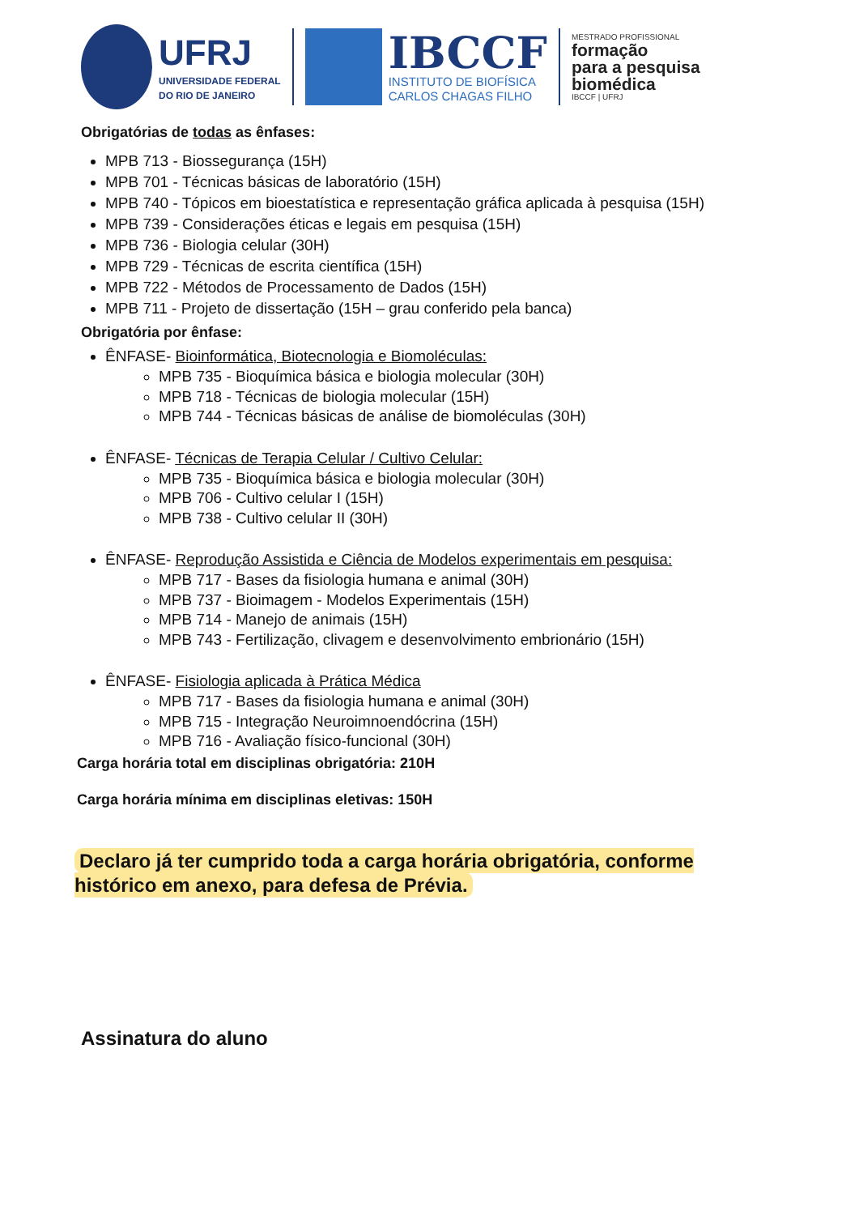UFRJ
UNIVERSIDADE FEDERAL
DO RIO DE JANEIRO
IBCCF
INSTITUTO DE BIOFÍSICA
CARLOS CHAGAS FILHO
MESTRADO PROFISSIONAL
formação
para a pesquisa
biomédica
IBCCF | UFRJ
Obrigatórias de todas as ênfases:
MPB 713 - Biossegurança (15H)
MPB 701 - Técnicas básicas de laboratório (15H)
MPB 740 - Tópicos em bioestatística e representação gráfica aplicada à pesquisa (15H)
MPB 739 - Considerações éticas e legais em pesquisa (15H)
MPB 736 - Biologia celular (30H)
MPB 729 - Técnicas de escrita científica (15H)
MPB 722 - Métodos de Processamento de Dados (15H)
MPB 711 - Projeto de dissertação (15H – grau conferido pela banca)
Obrigatória por ênfase:
ÊNFASE- Bioinformática, Biotecnologia e Biomoléculas:
MPB 735 - Bioquímica básica e biologia molecular (30H)
MPB 718 - Técnicas de biologia molecular (15H)
MPB 744 - Técnicas básicas de análise de biomoléculas (30H)
ÊNFASE- Técnicas de Terapia Celular / Cultivo Celular:
MPB 735 - Bioquímica básica e biologia molecular (30H)
MPB 706 - Cultivo celular I (15H)
MPB 738 - Cultivo celular II (30H)
ÊNFASE- Reprodução Assistida e Ciência de Modelos experimentais em pesquisa:
MPB 717 - Bases da fisiologia humana e animal (30H)
MPB 737 - Bioimagem - Modelos Experimentais (15H)
MPB 714 - Manejo de animais (15H)
MPB 743 - Fertilização, clivagem e desenvolvimento embrionário (15H)
ÊNFASE- Fisiologia aplicada à Prática Médica
MPB 717 - Bases da fisiologia humana e animal (30H)
MPB 715 - Integração Neuroimnoendócrina (15H)
MPB 716 - Avaliação físico-funcional (30H)
Carga horária total em disciplinas obrigatória: 210H
Carga horária mínima em disciplinas eletivas: 150H
Declaro já ter cumprido toda a carga horária obrigatória, conforme histórico em anexo, para defesa de Prévia.
Assinatura do aluno